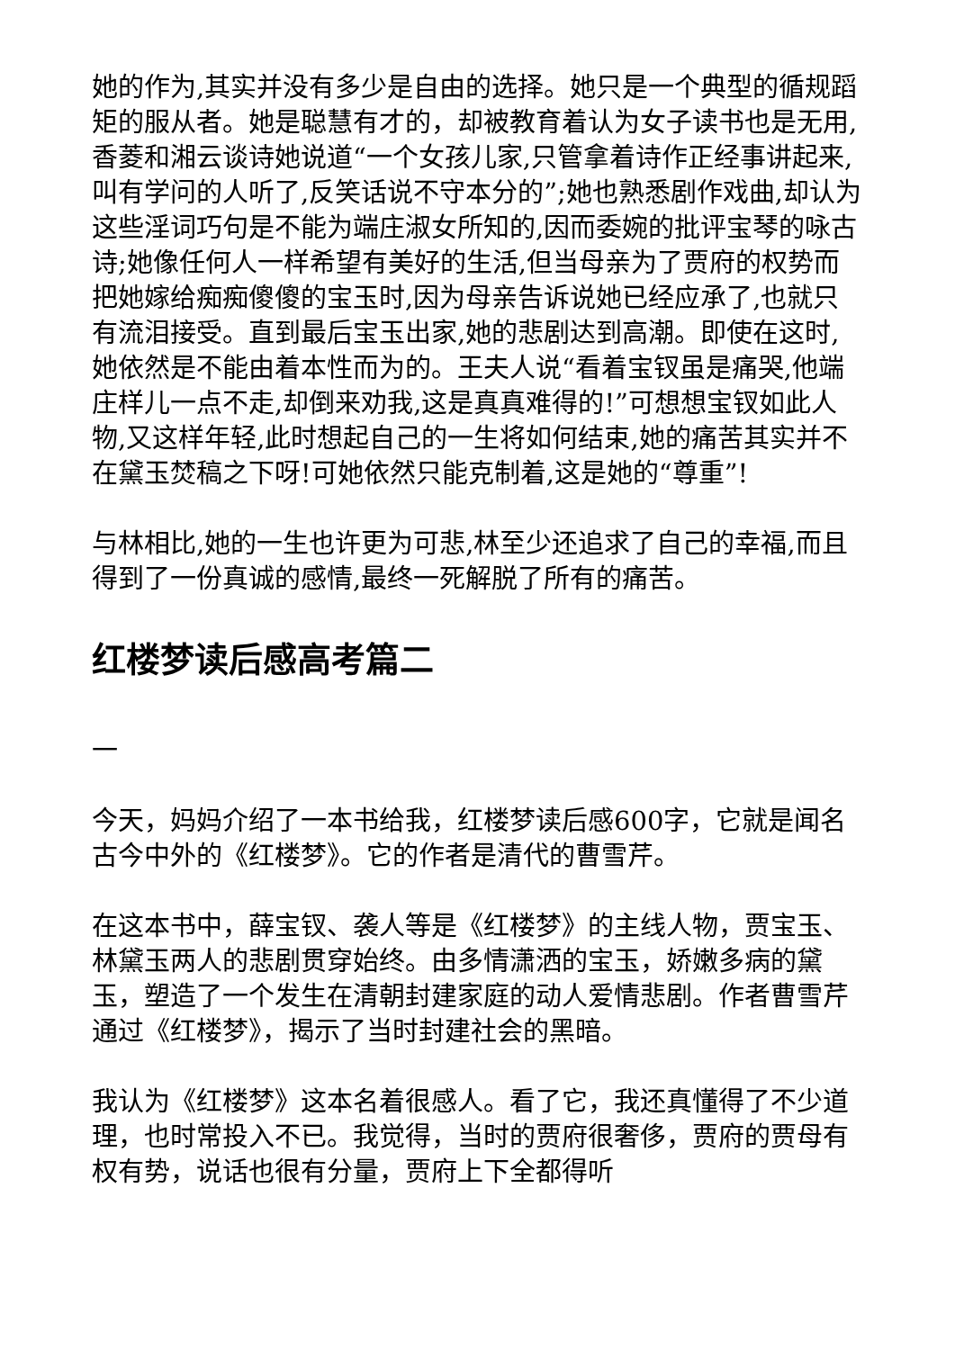她的作为,其实并没有多少是自由的选择。她只是一个典型的循规蹈矩的服从者。她是聪慧有才的，却被教育着认为女子读书也是无用,香菱和湘云谈诗她说道“一个女孩儿家,只管拿着诗作正经事讲起来,叫有学问的人听了,反笑话说不守本分的”;她也熟悉剧作戏曲,却认为这些淫词巧句是不能为端庄淑女所知的,因而委婉的批评宝琴的咏古诗;她像任何人一样希望有美好的生活,但当母亲为了贾府的权势而把她嫁给痴痴傻傻的宝玉时,因为母亲告诉说她已经应承了,也就只有流泪接受。直到最后宝玉出家,她的悲剧达到高潮。即使在这时,她依然是不能由着本性而为的。王夫人说“看着宝钗虽是痛哭,他端庄样儿一点不走,却倒来劝我,这是真真难得的!”可想想宝钗如此人物,又这样年轻,此时想起自己的一生将如何结束,她的痛苦其实并不在黛玉焚稿之下呀!可她依然只能克制着,这是她的“尊重”!
与林相比,她的一生也许更为可悲,林至少还追求了自己的幸福,而且得到了一份真诚的感情,最终一死解脱了所有的痛苦。
红楼梦读后感高考篇二
一
今天，妈妈介绍了一本书给我，红楼梦读后感600字，它就是闻名古今中外的《红楼梦》。它的作者是清代的曹雪芹。
在这本书中，薛宝钗、袭人等是《红楼梦》的主线人物，贾宝玉、林黛玉两人的悲剧贯穿始终。由多情潇洒的宝玉，娇嫩多病的黛玉，塑造了一个发生在清朝封建家庭的动人爱情悲剧。作者曹雪芹通过《红楼梦》，揭示了当时封建社会的黑暗。
我认为《红楼梦》这本名着很感人。看了它，我还真懂得了不少道理，也时常投入不已。我觉得，当时的贾府很奢侈，贾府的贾母有权有势，说话也很有分量，贾府上下全都得听